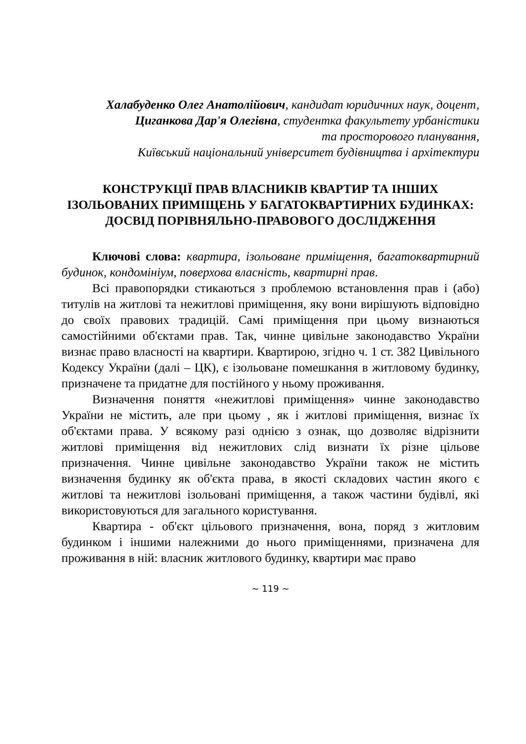Халабуденко Олег Анатолійович, кандидат юридичних наук, доцент,
Циганкова Дар'я Олегівна, студентка факультету урбаністики
та просторового планування,
Київський національний університет будівництва і архітектури
КОНСТРУКЦІЇ ПРАВ ВЛАСНИКІВ КВАРТИР ТА ІНШИХ ІЗОЛЬОВАНИХ ПРИМІЩЕНЬ У БАГАТОКВАРТИРНИХ БУДИНКАХ: ДОСВІД ПОРІВНЯЛЬНО-ПРАВОВОГО ДОСЛІДЖЕННЯ
Ключові слова: квартира, ізольоване приміщення, багатоквартирний будинок, кондомініум, поверхова власність, квартирні прав.
Всі правопорядки стикаються з проблемою встановлення прав і (або) титулів на житлові та нежитлові приміщення, яку вони вирішують відповідно до своїх правових традицій. Самі приміщення при цьому визнаються самостійними об'єктами прав. Так, чинне цивільне законодавство України визнає право власності на квартири. Квартирою, згідно ч. 1 ст. 382 Цивільного Кодексу України (далі – ЦК), є ізольоване помешкання в житловому будинку, призначене та придатне для постійного у ньому проживання.
Визначення поняття «нежитлові приміщення» чинне законодавство України не містить, але при цьому , як і житлові приміщення, визнає їх об'єктами права. У всякому разі однією з ознак, що дозволяє відрізнити житлові приміщення від нежитлових слід визнати їх різне цільове призначення. Чинне цивільне законодавство України також не містить визначення будинку як об'єкта права, в якості складових частин якого є житлові та нежитлові ізольовані приміщення, а також частини будівлі, які використовуються для загального користування.
Квартира - об'єкт цільового призначення, вона, поряд з житловим будинком і іншими належними до нього приміщеннями, призначена для проживання в ній: власник житлового будинку, квартири має право
~ 119 ~